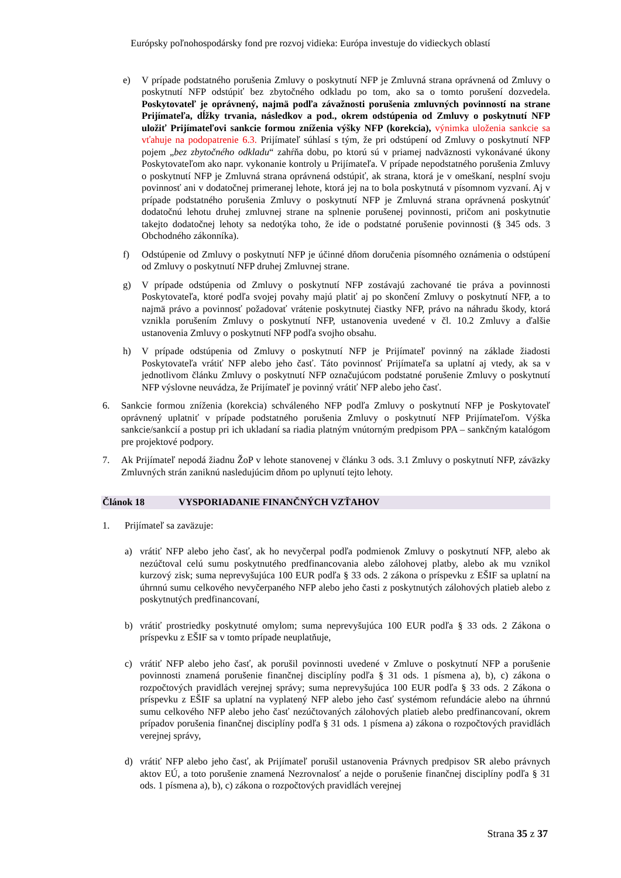Európsky poľnohospodársky fond pre rozvoj vidieka: Európa investuje do vidieckych oblastí
e) V prípade podstatného porušenia Zmluvy o poskytnutí NFP je Zmluvná strana oprávnená od Zmluvy o poskytnutí NFP odstúpiť bez zbytočného odkladu po tom, ako sa o tomto porušení dozvedela. Poskytovateľ je oprávnený, najmä podľa závažnosti porušenia zmluvných povinností na strane Prijímateľa, dĺžky trvania, následkov a pod., okrem odstúpenia od Zmluvy o poskytnutí NFP uložiť Prijímateľovi sankcie formou zníženia výšky NFP (korekcia), výnimka uloženia sankcie sa vťahuje na podopatrenie 6.3. Prijímateľ súhlasí s tým, že pri odstúpení od Zmluvy o poskytnutí NFP pojem „bez zbytočného odkladu“ zahŕňa dobu, po ktorú sú v priamej nadväznosti vykonávané úkony Poskytovateľom ako napr. vykonanie kontroly u Prijímateľa. V prípade nepodstatného porušenia Zmluvy o poskytnutí NFP je Zmluvná strana oprávnená odstúpiť, ak strana, ktorá je v omeškaní, nesplní svoju povinnosť ani v dodatočnej primeranej lehote, ktorá jej na to bola poskytnutá v písomnom vyzvaní. Aj v prípade podstatného porušenia Zmluvy o poskytnutí NFP je Zmluvná strana oprávnená poskytnúť dodatočnú lehotu druhej zmluvnej strane na splnenie porušenej povinnosti, pričom ani poskytnutie takejto dodatočnej lehoty sa nedotýka toho, že ide o podstatné porušenie povinnosti (§ 345 ods. 3 Obchodného zákonníka).
f) Odstúpenie od Zmluvy o poskytnutí NFP je účinné dňom doručenia písomného oznámenia o odstúpení od Zmluvy o poskytnutí NFP druhej Zmluvnej strane.
g) V prípade odstúpenia od Zmluvy o poskytnutí NFP zostávajú zachované tie práva a povinnosti Poskytovateľa, ktoré podľa svojej povahy majú platiť aj po skončení Zmluvy o poskytnutí NFP, a to najmä právo a povinnosť požadovať vrátenie poskytnutej čiastky NFP, právo na náhradu škody, ktorá vznikla porušením Zmluvy o poskytnutí NFP, ustanovenia uvedené v čl. 10.2 Zmluvy a ďalšie ustanovenia Zmluvy o poskytnutí NFP podľa svojho obsahu.
h) V prípade odstúpenia od Zmluvy o poskytnutí NFP je Prijímateľ povinný na základe žiadosti Poskytovateľa vrátiť NFP alebo jeho časť. Táto povinnosť Prijímateľa sa uplatní aj vtedy, ak sa v jednotlivom článku Zmluvy o poskytnutí NFP označujúcom podstatné porušenie Zmluvy o poskytnutí NFP výslovne neuvádza, že Prijímateľ je povinný vrátiť NFP alebo jeho časť.
6. Sankcie formou zníženia (korekcia) schváleného NFP podľa Zmluvy o poskytnutí NFP je Poskytovateľ oprávnený uplatniť v prípade podstatného porušenia Zmluvy o poskytnutí NFP Prijímateľom. Výška sankcie/sankcií a postup pri ich ukladaní sa riadia platným vnútorným predpisom PPA – sankčným katalógom pre projektové podpory.
7. Ak Prijímateľ nepodá žiadnu ŽoP v lehote stanovenej v článku 3 ods. 3.1 Zmluvy o poskytnutí NFP, záväzky Zmluvných strán zaniknú nasledujúcim dňom po uplynutí tejto lehoty.
Článok 18 VYSPORIADANIE FINANČNÝCH VZŤAHOV
1. Prijímateľ sa zaväzuje:
a) vrátiť NFP alebo jeho časť, ak ho nevyčerpal podľa podmienok Zmluvy o poskytnutí NFP, alebo ak nezúčtoval celú sumu poskytnutého predfinancovania alebo zálohovej platby, alebo ak mu vznikol kurzový zisk; suma neprevyšujúca 100 EUR podľa § 33 ods. 2 zákona o príspevku z EŠIF sa uplatní na úhrnnú sumu celkového nevyčerpaného NFP alebo jeho časti z poskytnutých zálohových platieb alebo z poskytnutých predfinancovaní,
b) vrátiť prostriedky poskytnuté omylom; suma neprevyšujúca 100 EUR podľa § 33 ods. 2 Zákona o príspevku z EŠIF sa v tomto prípade neuplatňuje,
c) vrátiť NFP alebo jeho časť, ak porušil povinnosti uvedené v Zmluve o poskytnutí NFP a porušenie povinnosti znamená porušenie finančnej disciplíny podľa § 31 ods. 1 písmena a), b), c) zákona o rozpočtových pravidlách verejnej správy; suma neprevyšujúca 100 EUR podľa § 33 ods. 2 Zákona o príspevku z EŠIF sa uplatní na vyplatený NFP alebo jeho časť systémom refundácie alebo na úhrnnú sumu celkového NFP alebo jeho časť nezúčtovaných zálohových platieb alebo predfinancovaní, okrem prípadov porušenia finančnej disciplíny podľa § 31 ods. 1 písmena a) zákona o rozpočtových pravidlách verejnej správy,
d) vrátiť NFP alebo jeho časť, ak Prijímateľ porušil ustanovenia Právnych predpisov SR alebo právnych aktov EÚ, a toto porušenie znamená Nezrovnalosť a nejde o porušenie finančnej disciplíny podľa § 31 ods. 1 písmena a), b), c) zákona o rozpočtových pravidlách verejnej
Strana 35 z 37